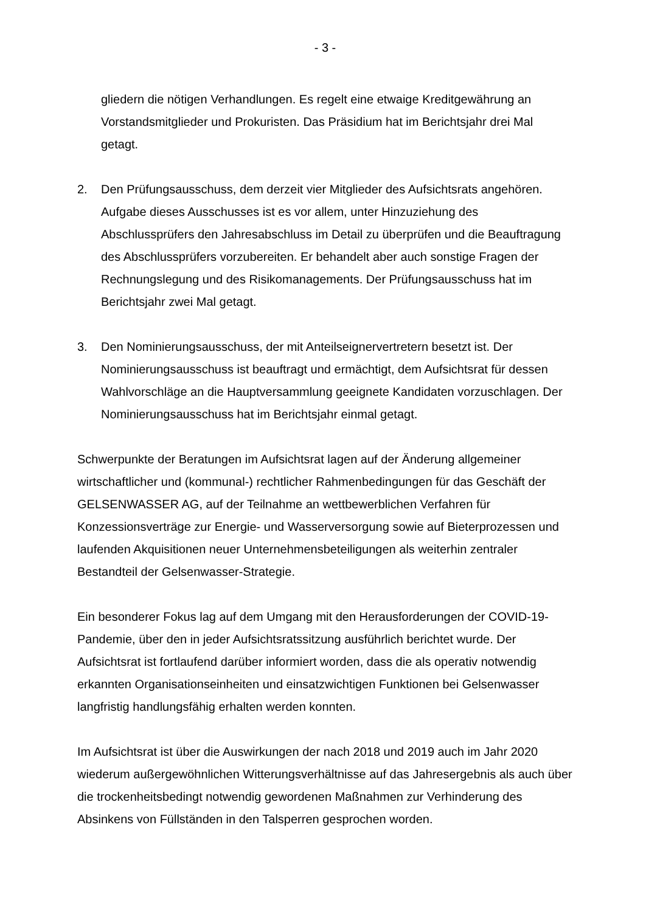- 3 -
gliedern die nötigen Verhandlungen. Es regelt eine etwaige Kreditgewährung an Vorstandsmitglieder und Prokuristen. Das Präsidium hat im Berichtsjahr drei Mal getagt.
2. Den Prüfungsausschuss, dem derzeit vier Mitglieder des Aufsichtsrats angehören. Aufgabe dieses Ausschusses ist es vor allem, unter Hinzuziehung des Abschlussprüfers den Jahresabschluss im Detail zu überprüfen und die Beauftragung des Abschlussprüfers vorzubereiten. Er behandelt aber auch sonstige Fragen der Rechnungslegung und des Risikomanagements. Der Prüfungsausschuss hat im Berichtsjahr zwei Mal getagt.
3. Den Nominierungsausschuss, der mit Anteilseignervertretern besetzt ist. Der Nominierungsausschuss ist beauftragt und ermächtigt, dem Aufsichtsrat für dessen Wahlvorschläge an die Hauptversammlung geeignete Kandidaten vorzuschlagen. Der Nominierungsausschuss hat im Berichtsjahr einmal getagt.
Schwerpunkte der Beratungen im Aufsichtsrat lagen auf der Änderung allgemeiner wirtschaftlicher und (kommunal-) rechtlicher Rahmenbedingungen für das Geschäft der GELSENWASSER AG, auf der Teilnahme an wettbewerblichen Verfahren für Konzessionsverträge zur Energie- und Wasserversorgung sowie auf Bieterprozessen und laufenden Akquisitionen neuer Unternehmensbeteiligungen als weiterhin zentraler Bestandteil der Gelsenwasser-Strategie.
Ein besonderer Fokus lag auf dem Umgang mit den Herausforderungen der COVID-19-Pandemie, über den in jeder Aufsichtsratssitzung ausführlich berichtet wurde. Der Aufsichtsrat ist fortlaufend darüber informiert worden, dass die als operativ notwendig erkannten Organisationseinheiten und einsatzwichtigen Funktionen bei Gelsenwasser langfristig handlungsfähig erhalten werden konnten.
Im Aufsichtsrat ist über die Auswirkungen der nach 2018 und 2019 auch im Jahr 2020 wiederum außergewöhnlichen Witterungsverhältnisse auf das Jahresergebnis als auch über die trockenheitsbedingt notwendig gewordenen Maßnahmen zur Verhinderung des Absinkens von Füllständen in den Talsperren gesprochen worden.